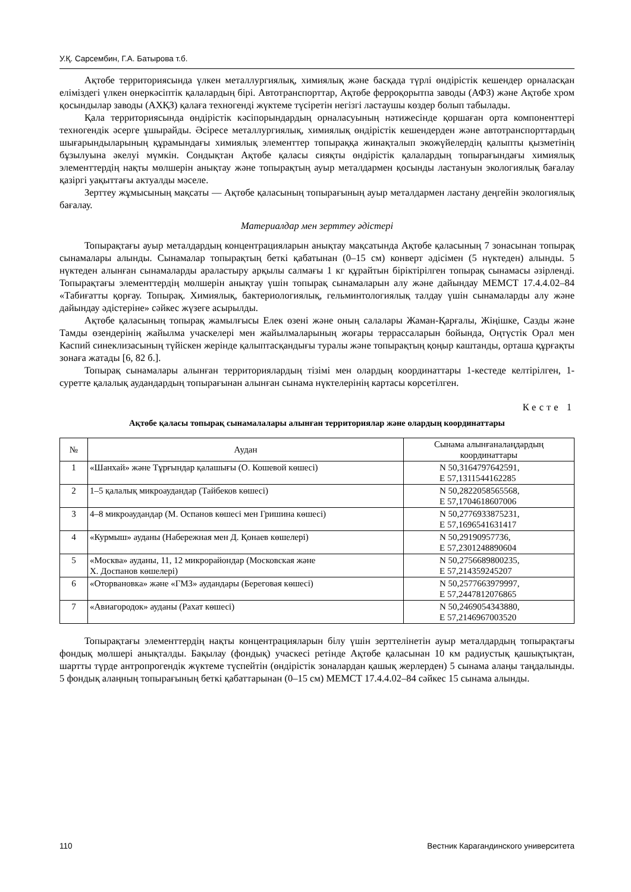У.Қ. Сарсембин, Г.А. Батырова т.б.
Ақтөбе территориясында үлкен металлургиялық, химиялық және басқада түрлі өндірістік кешендер орналасқан еліміздегі үлкен өнеркәсіптік қалалардың бірі. Автотранспорттар, Ақтөбе ферроқорытпа заводы (АФЗ) және Ақтөбе хром қосындылар заводы (АХҚЗ) қалаға техногенді жүктеме түсіретін негізгі ластаушы көздер болып табылады.
Қала территориясында өндірістік кәсіпорындардың орналасуының нәтижесінде қоршаған орта компоненттері техногендік әсерге ұшырайды. Әсіресе металлургиялық, химиялық өндірістік кешендерден және автотранспорттардың шығарындыларының құрамындағы химиялық элементтер топыраққа жинақталып экожүйелердің қалыпты қызметінің бұзылуына әкелуі мүмкін. Сондықтан Ақтөбе қаласы сияқты өндірістік қалалардың топырағындағы химиялық элементтердің нақты мөлшерін анықтау және топырақтың ауыр металдармен қосынды ластануын экологиялық бағалау қазіргі уақыттағы актуалды мәселе.
Зерттеу жұмысының мақсаты — Ақтөбе қаласының топырағының ауыр металдармен ластану деңгейін экологиялық бағалау.
Материалдар мен зерттеу әдістері
Топырақтағы ауыр металдардың концентрацияларын анықтау мақсатында Ақтөбе қаласының 7 зонасынан топырақ сынамалары алынды. Сынамалар топырақтың беткі қабатынан (0–15 см) конверт әдісімен (5 нүктеден) алынды. 5 нүктеден алынған сынамаларды араластыру арқылы салмағы 1 кг құрайтын біріктірілген топырақ сынамасы әзірленді. Топырақтағы элементтердің мөлшерін анықтау үшін топырақ сынамаларын алу және дайындау МЕМСТ 17.4.4.02–84 «Табиғатты қорғау. Топырақ. Химиялық, бактериологиялық, гельминтологиялық талдау үшін сынамаларды алу және дайындау әдістеріне» сәйкес жүзеге асырылды.
Ақтөбе қаласының топырақ жамылғысы Елек өзені және оның салалары Жаман-Қарғалы, Жіңішке, Сазды және Тамды өзендерінің жайылма учаскелері мен жайылмаларының жоғары террассаларын бойында, Оңтүстік Орал мен Каспий синеклизасының түйіскен жерінде қалыптасқандығы туралы және топырақтың қоңыр каштанды, орташа құрғақты зонаға жатады [6, 82 б.].
Топырақ сынамалары алынған территориялардың тізімі мен олардың координаттары 1-кестеде келтірілген, 1-суретте қалалық аудандардың топырағынан алынған сынама нүктелерінің картасы көрсетілген.
Кесте 1
Ақтөбе қаласы топырақ сынамалалары алынған территориялар және олардың координаттары
| № | Аудан | Сынама алынғаналаңдардың координаттары |
| --- | --- | --- |
| 1 | «Шанхай» және Тұрғындар қалашығы (О. Кошевой көшесі) | N 50,3164797642591, E 57,1311544162285 |
| 2 | 1–5 қалалық микроаудандар (Тайбеков көшесі) | N 50,2822058565568, E 57,1704618607006 |
| 3 | 4–8 микроаудандар (М. Оспанов көшесі мен Гришина көшесі) | N 50,2776933875231, E 57,1696541631417 |
| 4 | «Курмыш» ауданы (Набережная мен Д. Қонаев көшелері) | N 50,29190957736, E 57,2301248890604 |
| 5 | «Москва» ауданы, 11, 12 микрорайондар (Московская және Х. Доспанов көшелері) | N 50,2756689800235, E 57,214359245207 |
| 6 | «Оторвановка» және «ГМЗ» аудандары (Береговая көшесі) | N 50,2577663979997, E 57,2447812076865 |
| 7 | «Авиагородок» ауданы (Рахат көшесі) | N 50,2469054343880, E 57,2146967003520 |
Топырақтағы элементтердің нақты концентрацияларын білу үшін зерттелінетін ауыр металдардың топырақтағы фондық мөлшері анықталды. Бақылау (фондық) учаскесі ретінде Ақтөбе қаласынан 10 км радиустық қашықтықтан, шартты түрде антропрогендік жүктеме түспейтін (өндірістік зоналардан қашық жерлерден) 5 сынама алаңы таңдалынды. 5 фондық алаңның топырағының беткі қабаттарынан (0–15 см) МЕМСТ 17.4.4.02–84 сәйкес 15 сынама алынды.
110 Вестник Карагандинского университета